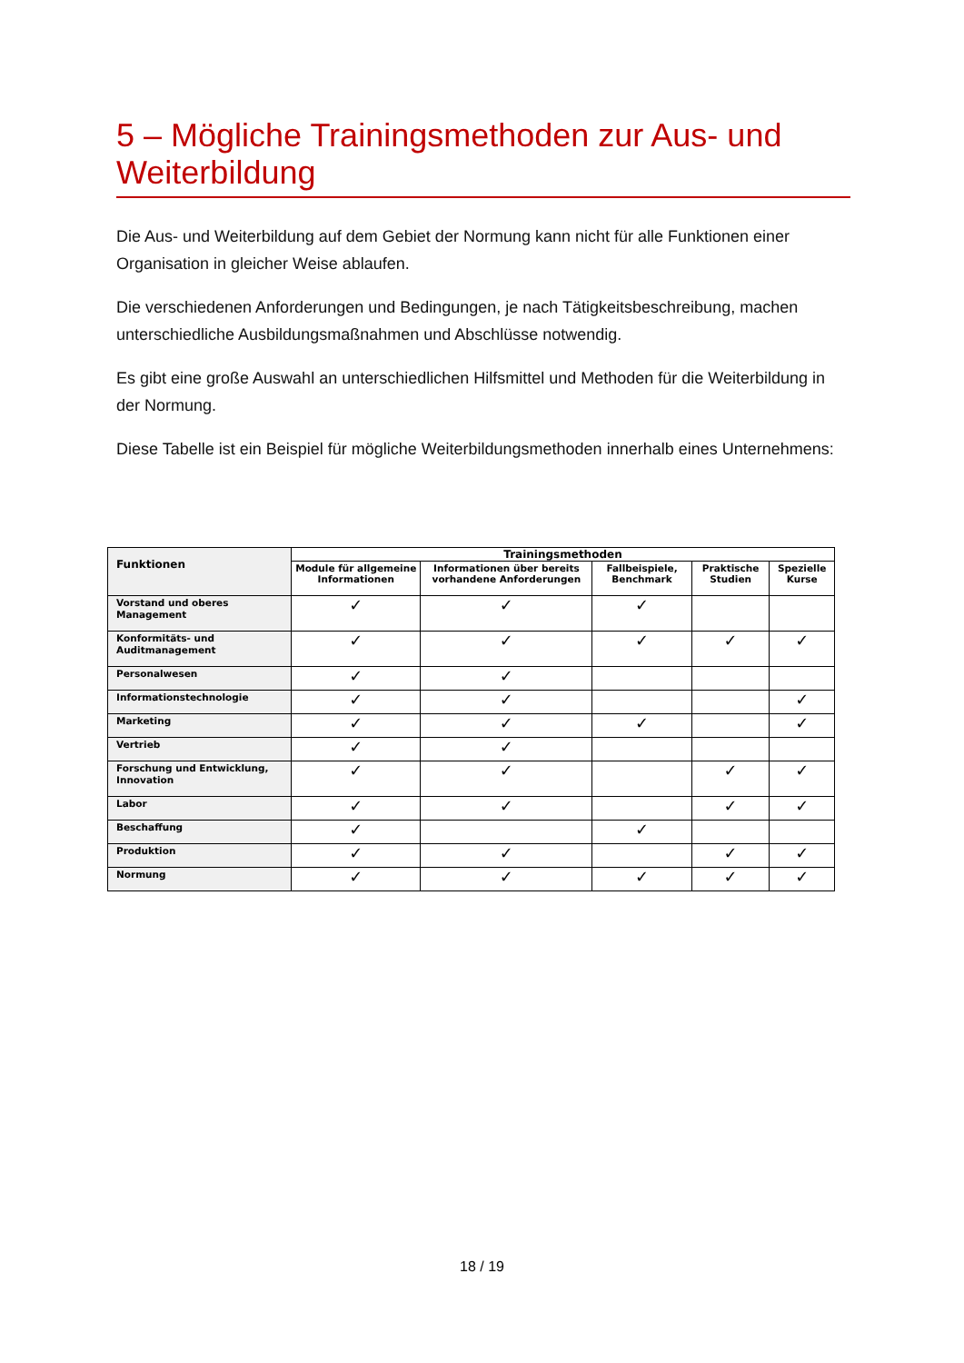5 – Mögliche Trainingsmethoden zur Aus- und Weiterbildung
Die Aus- und Weiterbildung auf dem Gebiet der Normung kann nicht für alle Funktionen einer Organisation in gleicher Weise ablaufen.
Die verschiedenen Anforderungen und Bedingungen, je nach Tätigkeitsbeschreibung, machen unterschiedliche Ausbildungsmaßnahmen und Abschlüsse notwendig.
Es gibt eine große Auswahl an unterschiedlichen Hilfsmittel und Methoden für die Weiterbildung in der Normung.
Diese Tabelle ist ein Beispiel für mögliche Weiterbildungsmethoden innerhalb eines Unternehmens:
| Funktionen | Trainingsmethoden | | | | |
| --- | --- | --- | --- | --- | --- |
| | Module für allgemeine Informationen | Informationen über bereits vorhandene Anforderungen | Fallbeispiele, Benchmark | Praktische Studien | Spezielle Kurse |
| Vorstand und oberes Management | ✓ | ✓ | ✓ | | |
| Konformitäts- und Auditmanagement | ✓ | ✓ | ✓ | ✓ | ✓ |
| Personalwesen | ✓ | ✓ | | | |
| Informationstechnologie | ✓ | ✓ | | | ✓ |
| Marketing | ✓ | ✓ | ✓ | | ✓ |
| Vertrieb | ✓ | ✓ | | | |
| Forschung und Entwicklung, Innovation | ✓ | ✓ | | ✓ | ✓ |
| Labor | ✓ | ✓ | | ✓ | ✓ |
| Beschaffung | ✓ | | ✓ | | |
| Produktion | ✓ | ✓ | | ✓ | ✓ |
| Normung | ✓ | ✓ | ✓ | ✓ | ✓ |
18 / 19